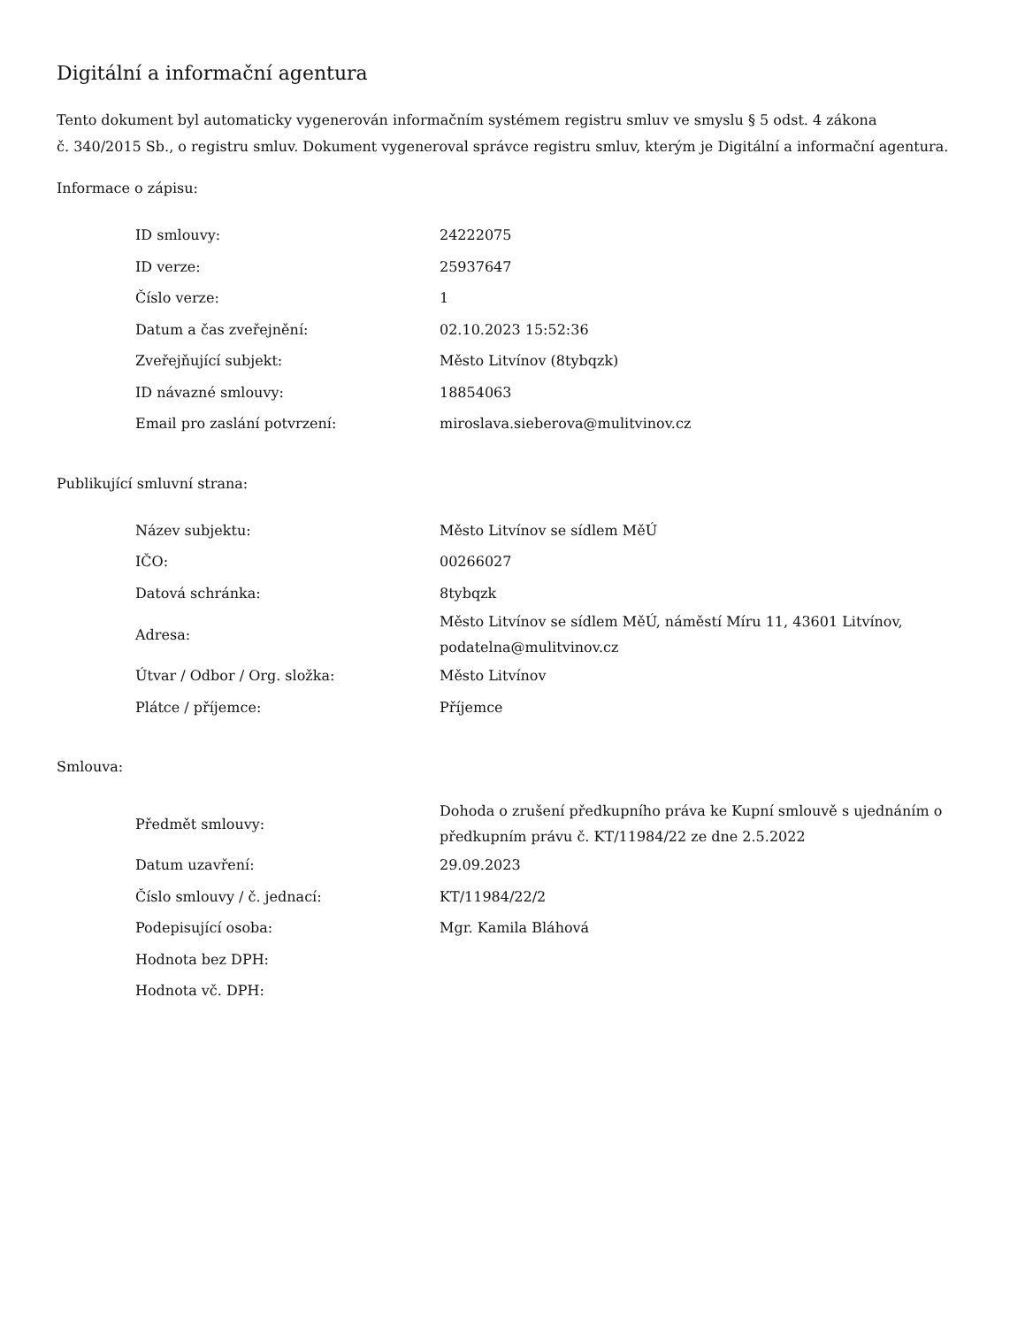Digitální a informační agentura
Tento dokument byl automaticky vygenerován informačním systémem registru smluv ve smyslu § 5 odst. 4 zákona
č. 340/2015 Sb., o registru smluv. Dokument vygeneroval správce registru smluv, kterým je Digitální a informační agentura.
Informace o zápisu:
| ID smlouvy: | 24222075 |
| ID verze: | 25937647 |
| Číslo verze: | 1 |
| Datum a čas zveřejnění: | 02.10.2023 15:52:36 |
| Zveřejňující subjekt: | Město Litvínov (8tybqzk) |
| ID návazné smlouvy: | 18854063 |
| Email pro zaslání potvrzení: | miroslava.sieberova@mulitvinov.cz |
Publikující smluvní strana:
| Název subjektu: | Město Litvínov se sídlem MěÚ |
| IČO: | 00266027 |
| Datová schránka: | 8tybqzk |
| Adresa: | Město Litvínov se sídlem MěÚ, náměstí Míru 11, 43601 Litvínov, podatelna@mulitvinov.cz |
| Útvar / Odbor / Org. složka: | Město Litvínov |
| Plátce / příjemce: | Příjemce |
Smlouva:
| Předmět smlouvy: | Dohoda o zrušení předkupního práva ke Kupní smlouvě s ujednáním o předkupním právu č. KT/11984/22 ze dne 2.5.2022 |
| Datum uzavření: | 29.09.2023 |
| Číslo smlouvy / č. jednací: | KT/11984/22/2 |
| Podepisující osoba: | Mgr. Kamila Bláhová |
| Hodnota bez DPH: | |
| Hodnota vč. DPH: | |